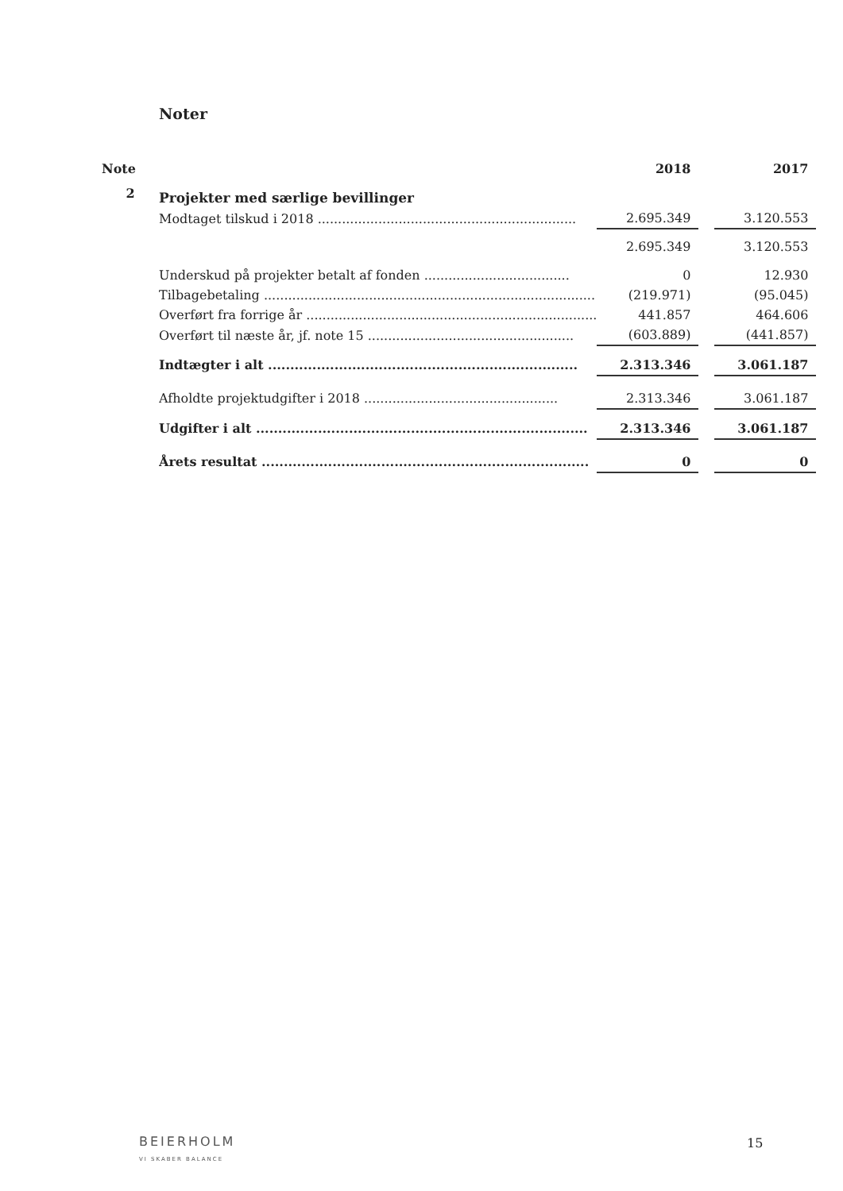Noter
| Note | | 2018 | | 2017 |
| 2 | Projekter med særlige bevillinger | | | |
| | Modtaget tilskud i 2018 ................................................................ | 2.695.349 | | 3.120.553 |
| | | 2.695.349 | | 3.120.553 |
| | Underskud på projekter betalt af fonden .................................... | 0 | | 12.930 |
| | Tilbagebetaling .................................................................................. | (219.971) | | (95.045) |
| | Overført fra forrige år ........................................................................ | 441.857 | | 464.606 |
| | Overført til næste år, jf. note 15 ................................................... | (603.889) | | (441.857) |
| | Indtægter i alt ...................................................................... | 2.313.346 | | 3.061.187 |
| | Afholdte projektudgifter i 2018 ................................................ | 2.313.346 | | 3.061.187 |
| | Udgifter i alt ........................................................................... | 2.313.346 | | 3.061.187 |
| | Årets resultat .......................................................................... | 0 | | 0 |
BEIERHOLM
VI SKABER BALANCE
15